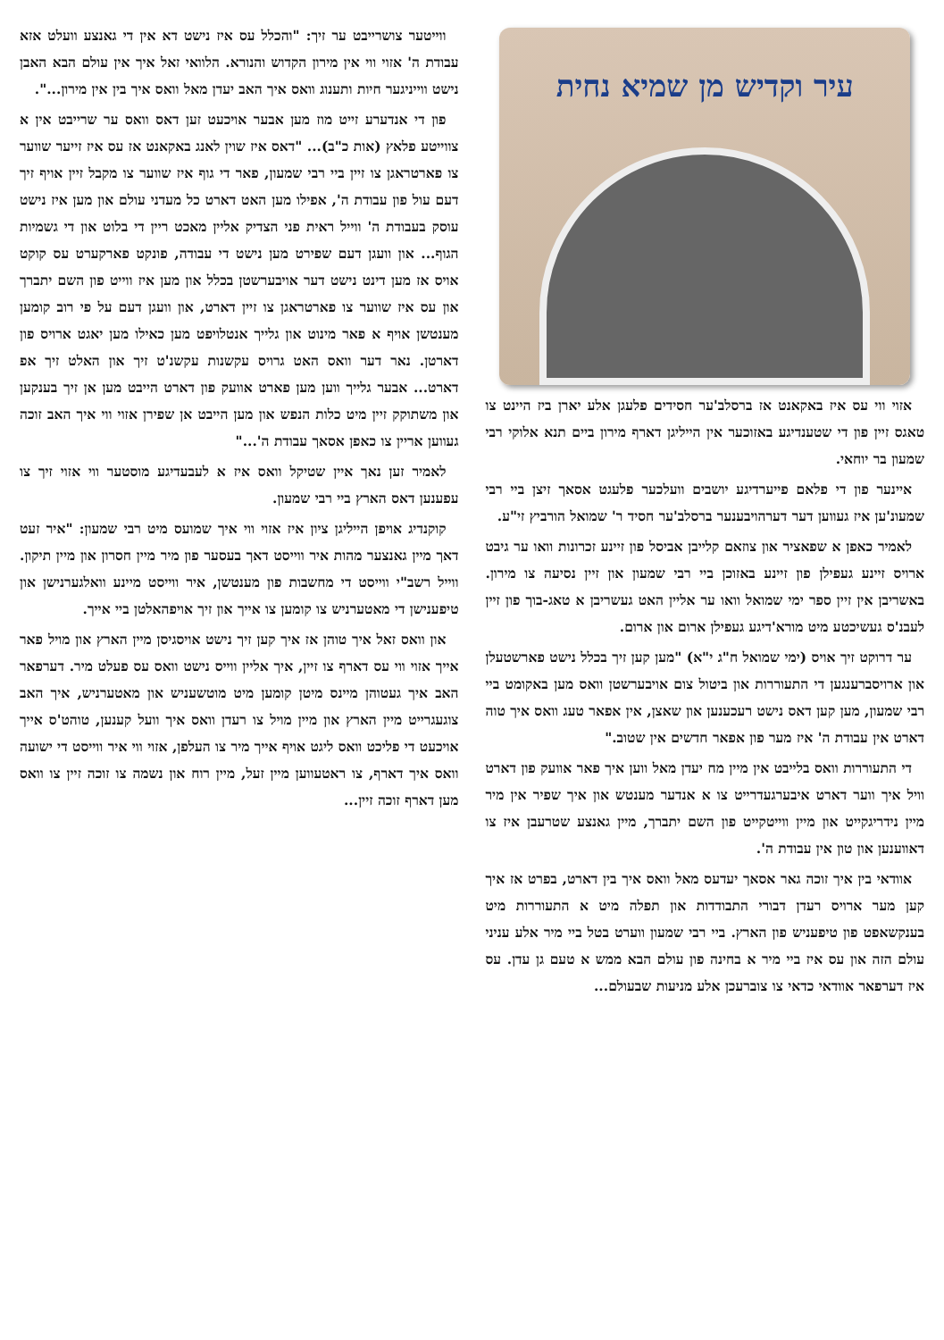עיר וקדיש מן שמיא נחית
אזוי ווי עס איז באקאנט אז ברסלב'ער חסידים פלעגן אלע יארן ביז היינט צו טאגס זיין פון די שטענדיגע באזוכער אין הייליגן דארף מירון ביים תנא אלוקי רבי שמעון בר יוחאי.
איינער פון די פלאם פייערדיגע יושבים וועלכער פלעגט אסאך זיצן ביי רבי שמעונ'ען איז געווען דער דערהויבענער ברסלב'ער חסיד ר' שמואל הורביץ זי"ע.
לאמיר כאפן א שפאציר און צוזאם קלייבן אביסל פון זיינע זכרונות וואו ער גיבט ארויס זיינע געפילן פון זיינע באזוכן ביי רבי שמעון און זיין נסיעה צו מירון. באשריבן אין זיין ספר ימי שמואל וואו ער אליין האט געשריבן א טאג-בוך פון זיין לעבנ'ס געשיכטע מיט מורא'דיגע געפילן ארום און ארום.
ער דרוקט זיך אויס (ימי שמואל ח"ג י"א) "מען קען זיך בכלל נישט פארשטעלן און ארויסברענגען די התעוררות און ביטול צום אויבערשטן וואס מען באקומט ביי רבי שמעון, מען קען דאס נישט רעכענען און שאצן, אין אפאר טעג וואס איך טוה דארט אין עבודת ה' איז מער פון אפאר חדשים אין שטוב."
די התעוררות וואס בלייבט אין מיין מח יעדן מאל ווען איך פאר אוועק פון דארט וויל איך ווער דארט איבערגעדרייט צו א אנדער מענטש און איך שפיר אין מיר מיין נידריגקייט און מיין ווייטקייט פון השם יתברך, מיין גאנצע שטרעבן איז צו דאווענען און טון אין עבודת ה'.
אוודאי בין איך זוכה גאר אסאך יעדעס מאל וואס איך בין דארט, בפרט אז איך קען מער ארויס רעדן דבורי התבודדות און תפלה מיט א התעוררות מיט בענקשאפט פון טיפעניש פון הארץ. ביי רבי שמעון ווערט בטל ביי מיר אלע עניני עולם הזה און עס איז ביי מיר א בחינה פון עולם הבא ממש א טעם גן עדן. עס איז דערפאר אוודאי כדאי צו צוברעכן אלע מניעות שבעולם...
ווייטער צושרייבט ער זיך: "והכלל עס איז נישט דא אין די גאנצע וועלט אזא עבודת ה' אזוי ווי אין מירון הקדוש והנורא. הלוואי זאל איך אין עולם הבא האבן נישט ווייניגער חיות ותענוג וואס איך האב יעדן מאל וואס איך בין אין מירון...".
פון די אנדערע זייט מוז מען אבער אויכעט זען דאס וואס ער שרייבט אין א צווייטע פלאץ (אות כ"ב)... "דאס איז שוין לאנג באקאנט אז עס איז זייער שווער צו פארטראגן צו זיין ביי רבי שמעון, פאר די גוף איז שווער צו מקבל זיין אויף זיך דעם עול פון עבודת ה', אפילו מען האט דארט כל מעדני עולם און מען איז נישט עוסק בעבודת ה' ווייל ראית פני הצדיק אליין מאכט ריין די בלוט און די גשמיות הגוף... און וועגן דעם שפירט מען נישט די עבודה, פונקט פארקערט עס קוקט אויס אז מען דינט נישט דער אויבערשטן בכלל און מען איז ווייט פון השם יתברך און עס איז שווער צו פארטראגן צו זיין דארט, און וועגן דעם על פי רוב קומען מענטשן אויף א פאר מינוט און גלייך אנטלויפט מען כאילו מען יאגט ארויס פון דארטן. נאר דער וואס האט גרויס עקשנות עקשנ'ט זיך און האלט זיך אפ דארט... אבער גלייך ווען מען פארט אוועק פון דארט הייבט מען אן זיך בענקען און משתוקק זיין מיט כלות הנפש און מען הייבט אן שפירן אזוי ווי איך האב זוכה געווען אריין צו כאפן אסאך עבודת ה'..."
לאמיר זען נאך איין שטיקל וואס איז א לעבעדיגע מוסטער ווי אזוי זיך צו עפענען דאס הארץ ביי רבי שמעון.
קוקנדיג אויפן הייליגן ציון איז אזוי ווי איך שמועס מיט רבי שמעון: "איר זעט דאך מיין גאנצער מהות איר ווייסט דאך בעסער פון מיר מיין חסרון און מיין תיקון. ווייל רשב"י ווייסט די מחשבות פון מענטשן, איר ווייסט מיינע וואלגערנישן און טיפענישן די מאטערניש צו קומען צו אייך און זיך אויפהאלטן ביי אייך.
און וואס זאל איך טוהן אז איך קען זיך נישט אויסגיסן מיין הארץ און מויל פאר אייך אזוי ווי עס דארף צו זיין, איך אליין ווייס נישט וואס עס פעלט מיר. דערפאר האב איך געטוהן מיינס מיטן קומען מיט מוטשעניש און מאטערניש, איך האב צוגעגרייט מיין הארץ און מיין מויל צו רעדן וואס איך וועל קענען, טוהט'ס אייך אויכעט די פליכט וואס ליגט אויף אייך מיר צו העלפן, אזוי ווי איר ווייסט די ישועה וואס איך דארף, צו ראטעווען מיין זעל, מיין רוח און נשמה צו זוכה זיין צו וואס מען דארף זוכה זיין...